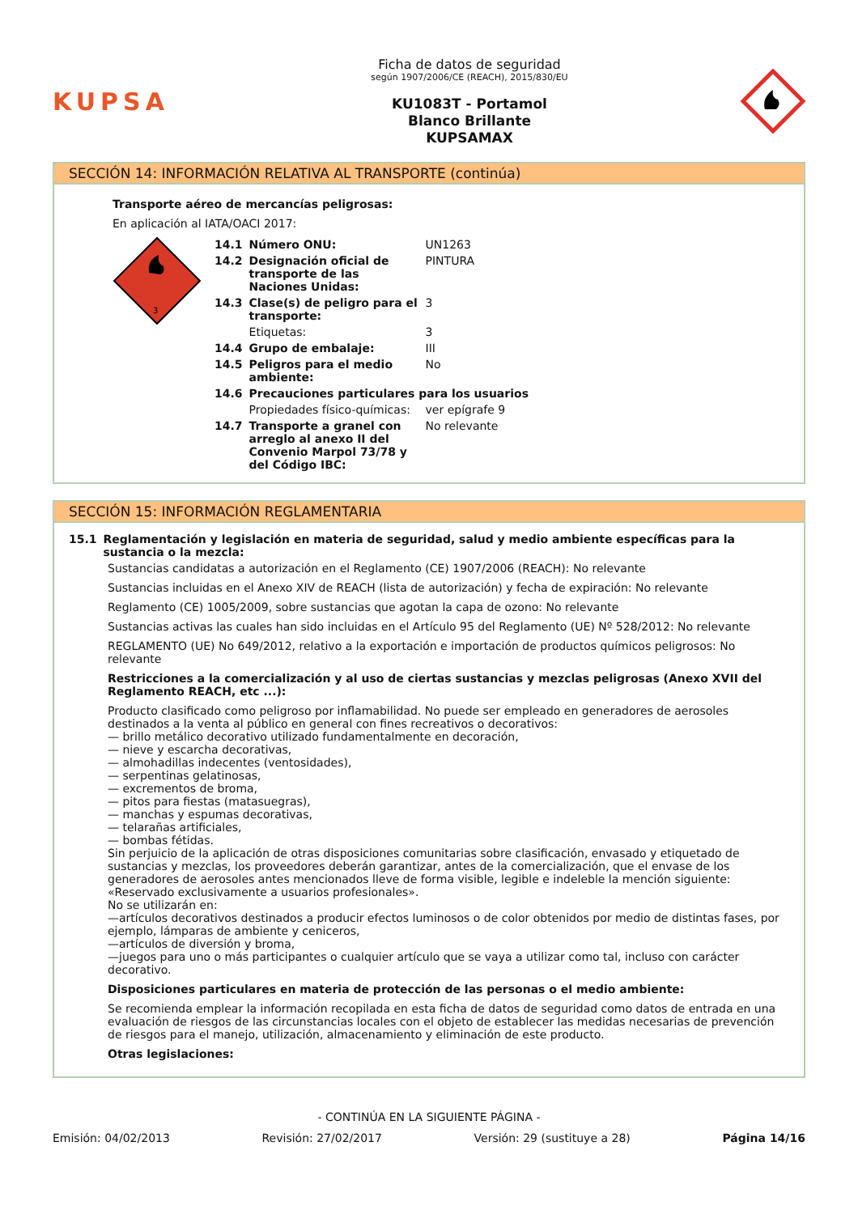KUPSA
Ficha de datos de seguridad
según 1907/2006/CE (REACH), 2015/830/EU
KU1083T - Portamol
Blanco Brillante
KUPSAMAX
SECCIÓN 14: INFORMACIÓN RELATIVA AL TRANSPORTE (continúa)
Transporte aéreo de mercancías peligrosas:
En aplicación al IATA/OACI 2017:
3
| 14.1 | Número ONU: | UN1263 |
| 14.2 | Designación oficial de transporte de las Naciones Unidas: | PINTURA |
| 14.3 | Clase(s) de peligro para el transporte: | 3 |
| | Etiquetas: | 3 |
| 14.4 | Grupo de embalaje: | III |
| 14.5 | Peligros para el medio ambiente: | No |
| 14.6 | Precauciones particulares para los usuarios | |
| | Propiedades físico-químicas: | ver epígrafe 9 |
| 14.7 | Transporte a granel con arreglo al anexo II del Convenio Marpol 73/78 y del Código IBC: | No relevante |
SECCIÓN 15: INFORMACIÓN REGLAMENTARIA
15.1 Reglamentación y legislación en materia de seguridad, salud y medio ambiente específicas para la sustancia o la mezcla:
Sustancias candidatas a autorización en el Reglamento (CE) 1907/2006 (REACH): No relevante
Sustancias incluidas en el Anexo XIV de REACH (lista de autorización) y fecha de expiración: No relevante
Reglamento (CE) 1005/2009, sobre sustancias que agotan la capa de ozono: No relevante
Sustancias activas las cuales han sido incluidas en el Artículo 95 del Reglamento (UE) Nº 528/2012: No relevante
REGLAMENTO (UE) No 649/2012, relativo a la exportación e importación de productos químicos peligrosos: No relevante
Restricciones a la comercialización y al uso de ciertas sustancias y mezclas peligrosas (Anexo XVII del Reglamento REACH, etc ...):
Producto clasificado como peligroso por inflamabilidad. No puede ser empleado en generadores de aerosoles destinados a la venta al público en general con fines recreativos o decorativos:
— brillo metálico decorativo utilizado fundamentalmente en decoración,
— nieve y escarcha decorativas,
— almohadillas indecentes (ventosidades),
— serpentinas gelatinosas,
— excrementos de broma,
— pitos para fiestas (matasuegras),
— manchas y espumas decorativas,
— telarañas artificiales,
— bombas fétidas.
Sin perjuicio de la aplicación de otras disposiciones comunitarias sobre clasificación, envasado y etiquetado de sustancias y mezclas, los proveedores deberán garantizar, antes de la comercialización, que el envase de los generadores de aerosoles antes mencionados lleve de forma visible, legible e indeleble la mención siguiente:
«Reservado exclusivamente a usuarios profesionales».
No se utilizarán en:
—artículos decorativos destinados a producir efectos luminosos o de color obtenidos por medio de distintas fases, por ejemplo, lámparas de ambiente y ceniceros,
—artículos de diversión y broma,
—juegos para uno o más participantes o cualquier artículo que se vaya a utilizar como tal, incluso con carácter decorativo.
Disposiciones particulares en materia de protección de las personas o el medio ambiente:
Se recomienda emplear la información recopilada en esta ficha de datos de seguridad como datos de entrada en una evaluación de riesgos de las circunstancias locales con el objeto de establecer las medidas necesarias de prevención de riesgos para el manejo, utilización, almacenamiento y eliminación de este producto.
Otras legislaciones:
- CONTINÚA EN LA SIGUIENTE PÁGINA -
Emisión: 04/02/2013 Revisión: 27/02/2017 Versión: 29 (sustituye a 28) Página 14/16